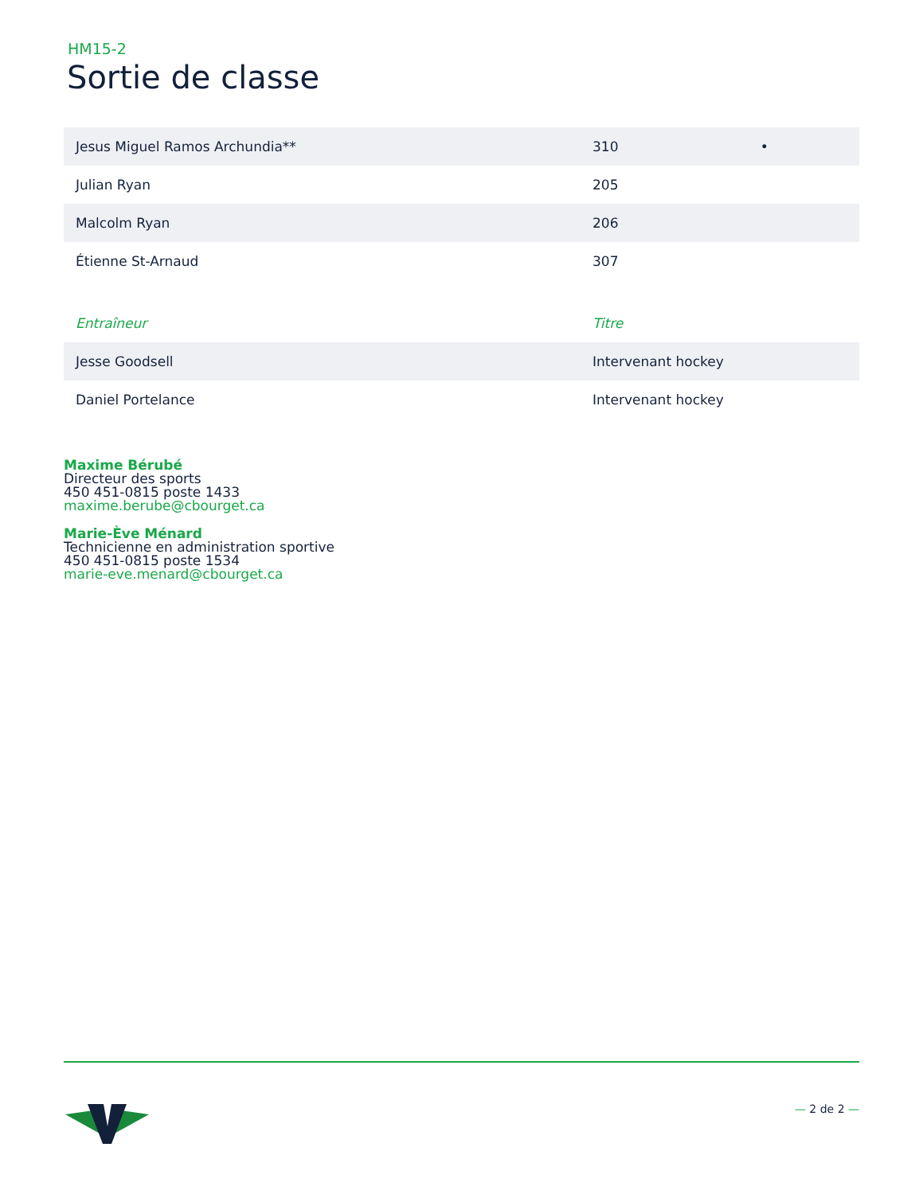HM15-2
Sortie de classe
| Jesus Miguel Ramos Archundia** | 310 • |
| Julian Ryan | 205 |
| Malcolm Ryan | 206 |
| Étienne St-Arnaud | 307 |
| Entraîneur | Titre |
| --- | --- |
| Jesse Goodsell | Intervenant hockey |
| Daniel Portelance | Intervenant hockey |
Maxime Bérubé
Directeur des sports
450 451-0815 poste 1433
maxime.berube@cbourget.ca
Marie-Ève Ménard
Technicienne en administration sportive
450 451-0815 poste 1534
marie-eve.menard@cbourget.ca
— 2 de 2 —